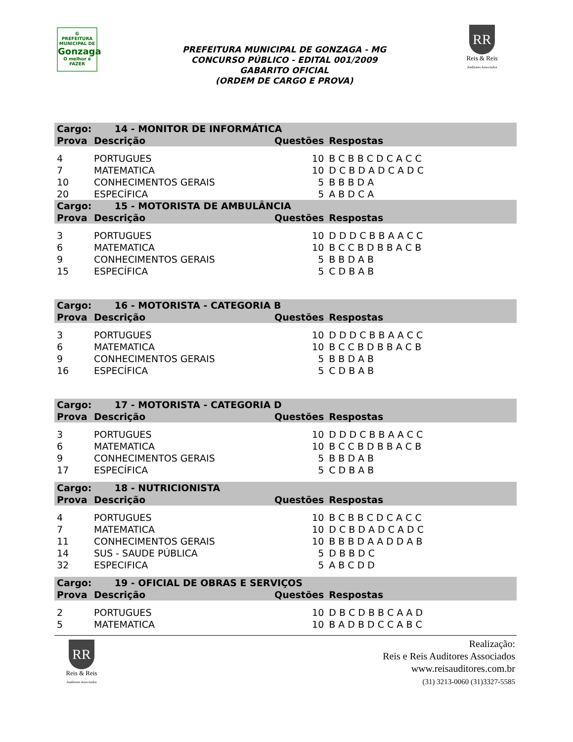G
PREFEITURA MUNICIPAL DE
Gonzaga
O melhor é FAZER
PREFEITURA MUNICIPAL DE GONZAGA - MG
CONCURSO PÚBLICO - EDITAL 001/2009
GABARITO OFICIAL
(ORDEM DE CARGO E PROVA)
RR
Reis & Reis
Auditores Associados
| Cargo: 14 - MONITOR DE INFORMÁTICA | | | |
| --- | --- | --- | --- |
| Prova | Descrição | Questões | Respostas |
| 4 | PORTUGUES | 10 | B C B B C D C A C C |
| 7 | MATEMATICA | 10 | D C B D A D C A D C |
| 10 | CONHECIMENTOS GERAIS | 5 | B B B D A |
| 20 | ESPECÍFICA | 5 | A B D C A |
| Cargo: 15 - MOTORISTA DE AMBULÂNCIA | | | |
| Prova | Descrição | Questões | Respostas |
| 3 | PORTUGUES | 10 | D D D C B B A A C C |
| 6 | MATEMATICA | 10 | B C C B D B B A C B |
| 9 | CONHECIMENTOS GERAIS | 5 | B B D A B |
| 15 | ESPECÍFICA | 5 | C D B A B |
| Cargo: 16 - MOTORISTA - CATEGORIA B | | | |
| Prova | Descrição | Questões | Respostas |
| 3 | PORTUGUES | 10 | D D D C B B A A C C |
| 6 | MATEMATICA | 10 | B C C B D B B A C B |
| 9 | CONHECIMENTOS GERAIS | 5 | B B D A B |
| 16 | ESPECÍFICA | 5 | C D B A B |
| Cargo: 17 - MOTORISTA - CATEGORIA D | | | |
| Prova | Descrição | Questões | Respostas |
| 3 | PORTUGUES | 10 | D D D C B B A A C C |
| 6 | MATEMATICA | 10 | B C C B D B B A C B |
| 9 | CONHECIMENTOS GERAIS | 5 | B B D A B |
| 17 | ESPECÍFICA | 5 | C D B A B |
| Cargo: 18 - NUTRICIONISTA | | | |
| Prova | Descrição | Questões | Respostas |
| 4 | PORTUGUES | 10 | B C B B C D C A C C |
| 7 | MATEMATICA | 10 | D C B D A D C A D C |
| 11 | CONHECIMENTOS GERAIS | 10 | B B B D A A D D A B |
| 14 | SUS - SAUDE PÚBLICA | 5 | D B B D C |
| 32 | ESPECIFICA | 5 | A B C D D |
| Cargo: 19 - OFICIAL DE OBRAS E SERVIÇOS | | | |
| Prova | Descrição | Questões | Respostas |
| 2 | PORTUGUES | 10 | D B C D B B C A A D |
| 5 | MATEMATICA | 10 | B A D B D C C A B C |
RR
Reis & Reis
Auditores Associados
Realização:
Reis e Reis Auditores Associados
www.reisauditores.com.br
(31) 3213-0060 (31)3327-5585